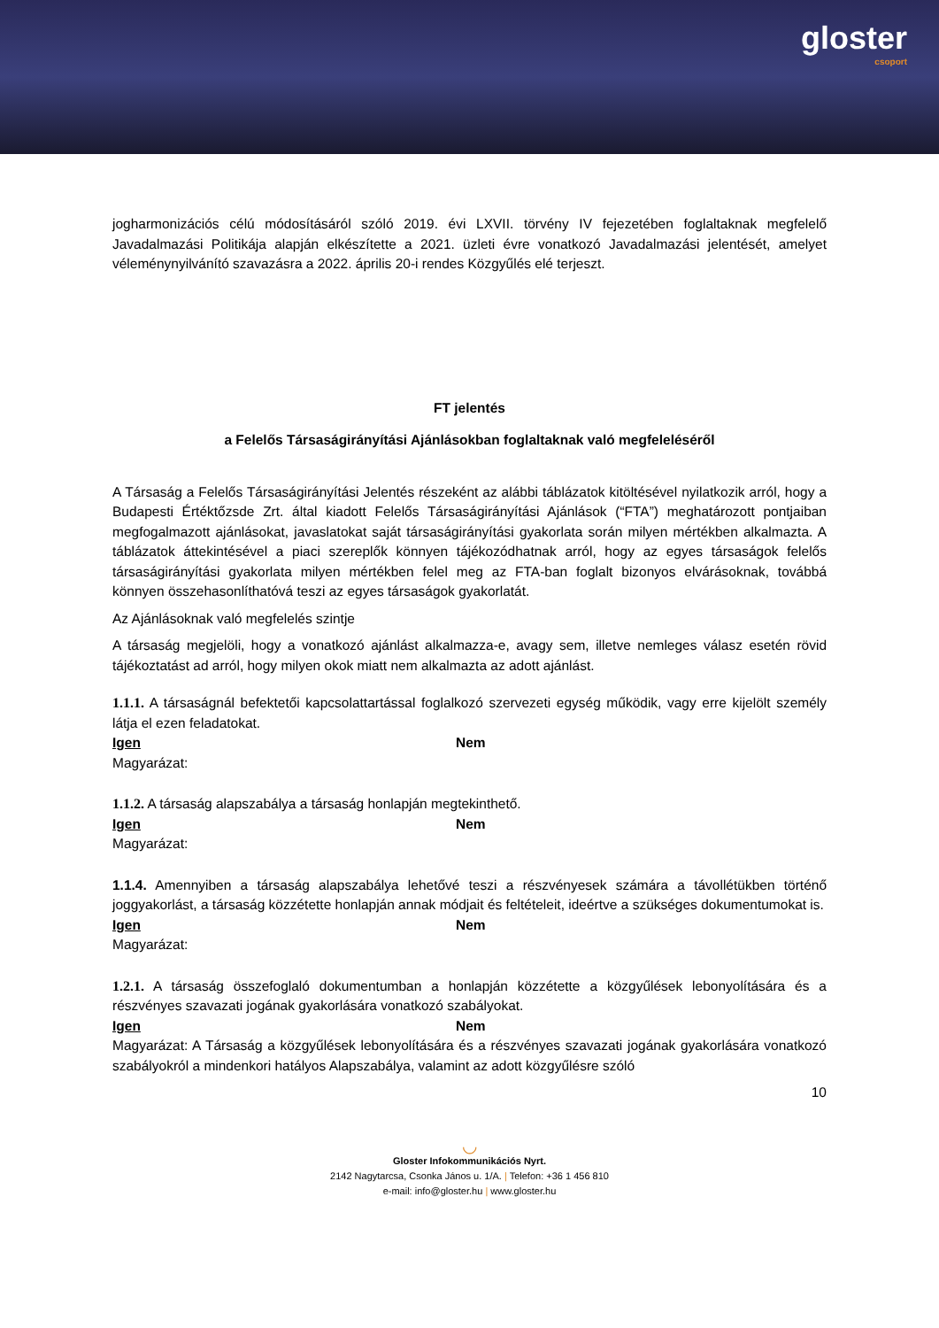gloster
csoport
jogharmonizációs célú módosításáról szóló 2019. évi LXVII. törvény IV fejezetében foglaltaknak megfelelő Javadalmazási Politikája alapján elkészítette a 2021. üzleti évre vonatkozó Javadalmazási jelentését, amelyet véleménynyilvánító szavazásra a 2022. április 20-i rendes Közgyűlés elé terjeszt.
FT jelentés
a Felelős Társaságirányítási Ajánlásokban foglaltaknak való megfeleléséről
A Társaság a Felelős Társaságirányítási Jelentés részeként az alábbi táblázatok kitöltésével nyilatkozik arról, hogy a Budapesti Értéktőzsde Zrt. által kiadott Felelős Társaságirányítási Ajánlások (“FTA”) meghatározott pontjaiban megfogalmazott ajánlásokat, javaslatokat saját társaságirányítási gyakorlata során milyen mértékben alkalmazta. A táblázatok áttekintésével a piaci szereplők könnyen tájékozódhatnak arról, hogy az egyes társaságok felelős társaságirányítási gyakorlata milyen mértékben felel meg az FTA-ban foglalt bizonyos elvárásoknak, továbbá könnyen összehasonlíthatóvá teszi az egyes társaságok gyakorlatát.
Az Ajánlásoknak való megfelelés szintje
A társaság megjelöli, hogy a vonatkozó ajánlást alkalmazza-e, avagy sem, illetve nemleges válasz esetén rövid tájékoztatást ad arról, hogy milyen okok miatt nem alkalmazta az adott ajánlást.
1.1.1. A társaságnál befektetői kapcsolattartással foglalkozó szervezeti egység működik, vagy erre kijelölt személy látja el ezen feladatokat.
Igen Nem
Magyarázat:
1.1.2. A társaság alapszabálya a társaság honlapján megtekinthető.
Igen Nem
Magyarázat:
1.1.4. Amennyiben a társaság alapszabálya lehetővé teszi a részvényesek számára a távollétükben történő joggyakorlást, a társaság közzétette honlapján annak módjait és feltételeit, ideértve a szükséges dokumentumokat is.
Igen Nem
Magyarázat:
1.2.1. A társaság összefoglaló dokumentumban a honlapján közzétette a közgyűlések lebonyolítására és a részvényes szavazati jogának gyakorlására vonatkozó szabályokat.
Igen Nem
Magyarázat: A Társaság a közgyűlések lebonyolítására és a részvényes szavazati jogának gyakorlására vonatkozó szabályokról a mindenkori hatályos Alapszabálya, valamint az adott közgyűlésre szóló
10
◡
Gloster Infokommunikációs Nyrt.
2142 Nagytarcsa, Csonka János u. 1/A. | Telefon: +36 1 456 810
e-mail: info@gloster.hu | www.gloster.hu